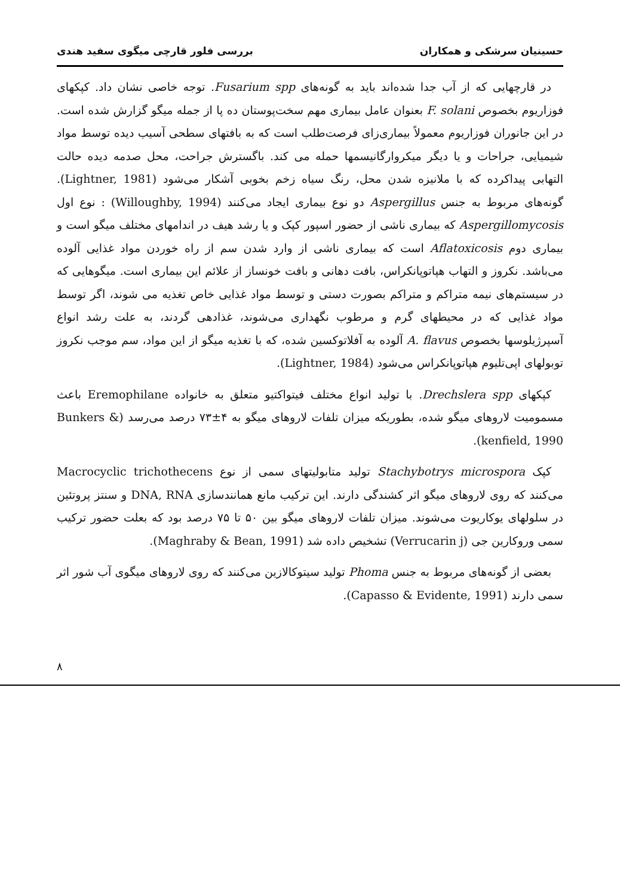حسینیان سرشکی و همکاران بررسی فلور قارچی میگوی سفید هندی
در قارچهایی که از آب جدا شده‌اند باید به گونه‌های Fusarium spp. توجه خاصی نشان داد. کپکهای فوزاریوم بخصوص F. solani بعنوان عامل بیماری مهم سخت‌پوستان ده پا از جمله میگو گزارش شده است. در این جانوران فوزاریوم معمولاً بیماری‌زای فرصت‌طلب است که به بافتهای سطحی آسیب دیده توسط مواد شیمیایی، جراحات و یا دیگر میکروارگانیسمها حمله می کند. باگسترش جراحت، محل صدمه دیده حالت التهابی پیداکرده که با ملانیزه شدن محل، رنگ سیاه زخم بخوبی آشکار می‌شود (Lightner, 1981). گونه‌های مربوط به جنس Aspergillus دو نوع بیماری ایجاد می‌کنند (Willoughby, 1994) : نوع اول Aspergillomycosis که بیماری ناشی از حضور اسپور کپک و یا رشد هیف در اندامهای مختلف میگو است و بیماری دوم Aflatoxicosis است که بیماری ناشی از وارد شدن سم از راه خوردن مواد غذایی آلوده می‌باشد. نکروز و التهاب هپاتوپانکراس، بافت دهانی و بافت خونساز از علائم این بیماری است. میگوهایی که در سیستم‌های نیمه متراکم و متراکم بصورت دستی و توسط مواد غذایی خاص تغذیه می شوند، اگر توسط مواد غذایی که در محیطهای گرم و مرطوب نگهداری می‌شوند، غذادهی گردند، به علت رشد انواع آسپرژیلوسها بخصوص A. flavus آلوده به آفلاتوکسین شده، که با تغذیه میگو از این مواد، سم موجب نکروز توبولهای اپی‌تلیوم هپاتوپانکراس می‌شود (Lightner, 1984).
کپکهای Drechslera spp. با تولید انواع مختلف فیتواکتیو متعلق به خانواده Eremophilane باعث مسمومیت لاروهای میگو شده، بطوریکه میزان تلفات لاروهای میگو به ۴±۷۳ درصد می‌رسد (Bunkers & kenfield, 1990).
کپک Stachybotrys microspora تولید متابولیتهای سمی از نوع Macrocyclic trichothecens می‌کنند که روی لاروهای میگو اثر کشندگی دارند. این ترکیب مانع همانندسازی DNA, RNA و سنتز پروتئین در سلولهای یوکاریوت می‌شوند. میزان تلفات لاروهای میگو بین ۵۰ تا ۷۵ درصد بود که بعلت حضور ترکیب سمی وروکارین جی (Verrucarin j) تشخیص داده شد (Maghraby & Bean, 1991).
بعضی از گونه‌های مربوط به جنس Phoma تولید سیتوکالازین می‌کنند که روی لاروهای میگوی آب شور اثر سمی دارند (Capasso & Evidente, 1991).
۸